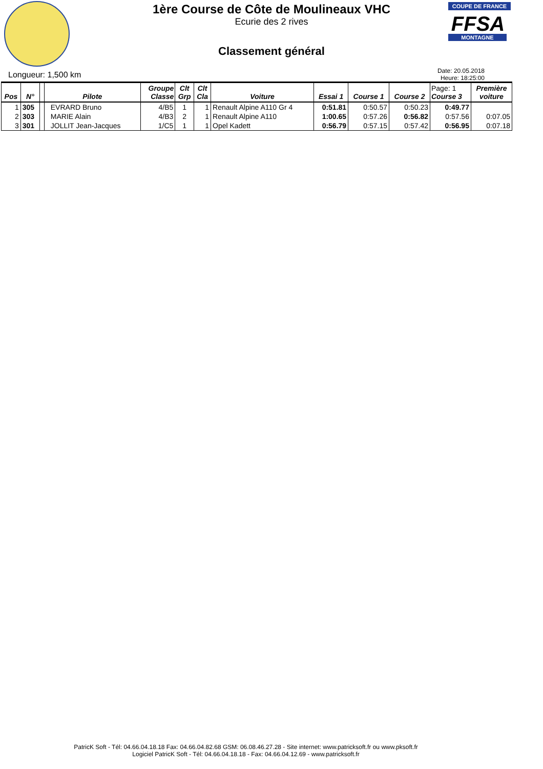COUPE DE FRANCE
FFSA
MONTAGNE
1ère Course de Côte de Moulineaux VHC
Ecurie des 2 rives
Classement général
Longueur: 1,500 km
Date: 20.05.2018
Heure: 18:25:00
| Pos | N° | | Pilote | Groupe Classe | Clt Grp | Clt Cla | Voiture | Essai 1 | Course 1 | Course 2 | Page: 1 Course 3 | Première voiture |
| --- | --- | --- | --- | --- | --- | --- | --- | --- | --- | --- | --- | --- |
| 1 | 305 | | EVRARD Bruno | 4/B5 | 1 | 1 | Renault Alpine A110 Gr 4 | 0:51.81 | 0:50.57 | 0:50.23 | 0:49.77 | |
| 2 | 303 | | MARIE Alain | 4/B3 | 2 | 1 | Renault Alpine A110 | 1:00.65 | 0:57.26 | 0:56.82 | 0:57.56 | 0:07.05 |
| 3 | 301 | | JOLLIT Jean-Jacques | 1/C5 | 1 | 1 | Opel Kadett | 0:56.79 | 0:57.15 | 0:57.42 | 0:56.95 | 0:07.18 |
PatricK Soft - Tél: 04.66.04.18.18 Fax: 04.66.04.82.68 GSM: 06.08.46.27.28 - Site internet: www.patricksoft.fr ou www.pksoft.fr
Logiciel PatricK Soft - Tél: 04.66.04.18.18 - Fax: 04.66.04.12.69 - www.patricksoft.fr